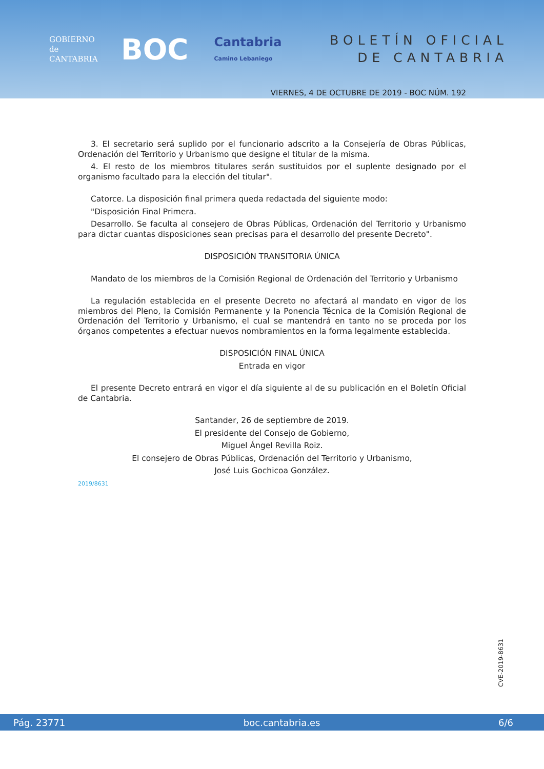GOBIERNO de CANTABRIA
BOC
Cantabria
Camino Lebaniego
BOLETÍN OFICIAL
DE CANTABRIA
VIERNES, 4 DE OCTUBRE DE 2019 - BOC NÚM. 192
3. El secretario será suplido por el funcionario adscrito a la Consejería de Obras Públicas, Ordenación del Territorio y Urbanismo que designe el titular de la misma.
4. El resto de los miembros titulares serán sustituidos por el suplente designado por el organismo facultado para la elección del titular".
Catorce. La disposición final primera queda redactada del siguiente modo:
"Disposición Final Primera.
Desarrollo. Se faculta al consejero de Obras Públicas, Ordenación del Territorio y Urbanismo para dictar cuantas disposiciones sean precisas para el desarrollo del presente Decreto".
DISPOSICIÓN TRANSITORIA ÚNICA
Mandato de los miembros de la Comisión Regional de Ordenación del Territorio y Urbanismo
La regulación establecida en el presente Decreto no afectará al mandato en vigor de los miembros del Pleno, la Comisión Permanente y la Ponencia Técnica de la Comisión Regional de Ordenación del Territorio y Urbanismo, el cual se mantendrá en tanto no se proceda por los órganos competentes a efectuar nuevos nombramientos en la forma legalmente establecida.
DISPOSICIÓN FINAL ÚNICA
Entrada en vigor
El presente Decreto entrará en vigor el día siguiente al de su publicación en el Boletín Oficial de Cantabria.
Santander, 26 de septiembre de 2019.
El presidente del Consejo de Gobierno,
Miguel Ángel Revilla Roiz.
El consejero de Obras Públicas, Ordenación del Territorio y Urbanismo,
José Luis Gochicoa González.
2019/8631
CVE-2019-8631
Pág. 23771 boc.cantabria.es 6/6